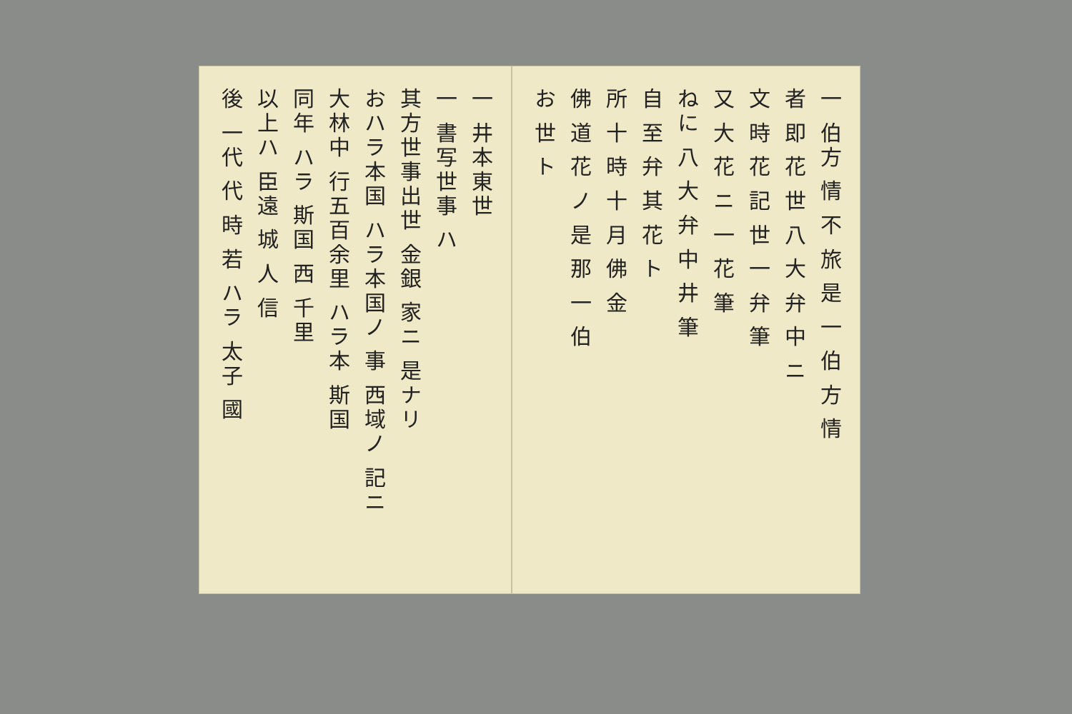一 井本東世
一 書写世事 ハ
其方世事出世 金銀 家ニ 是ナリ
おハラ本国 ハラ本国ノ 事 西域ノ 記ニ
大林中 行五百余里 ハラ本 斯国
同年 ハラ 斯国 西 千里
以上ハ 臣遠 城 人 信
後 一代 代 時 若 ハラ 太子 國
一 伯方 情 不 旅 是 一 伯 方 情
者 即 花 世 八 大 弁 中 ニ
文 時 花 記 世 一 弁 筆
又 大 花 ニ 一 花 筆
ねに 八 大 弁 中 井 筆
自 至 弁 其 花 ト
所 十 時 十 月 佛 金
佛 道 花 ノ 是 那 一 伯
お 世 ト